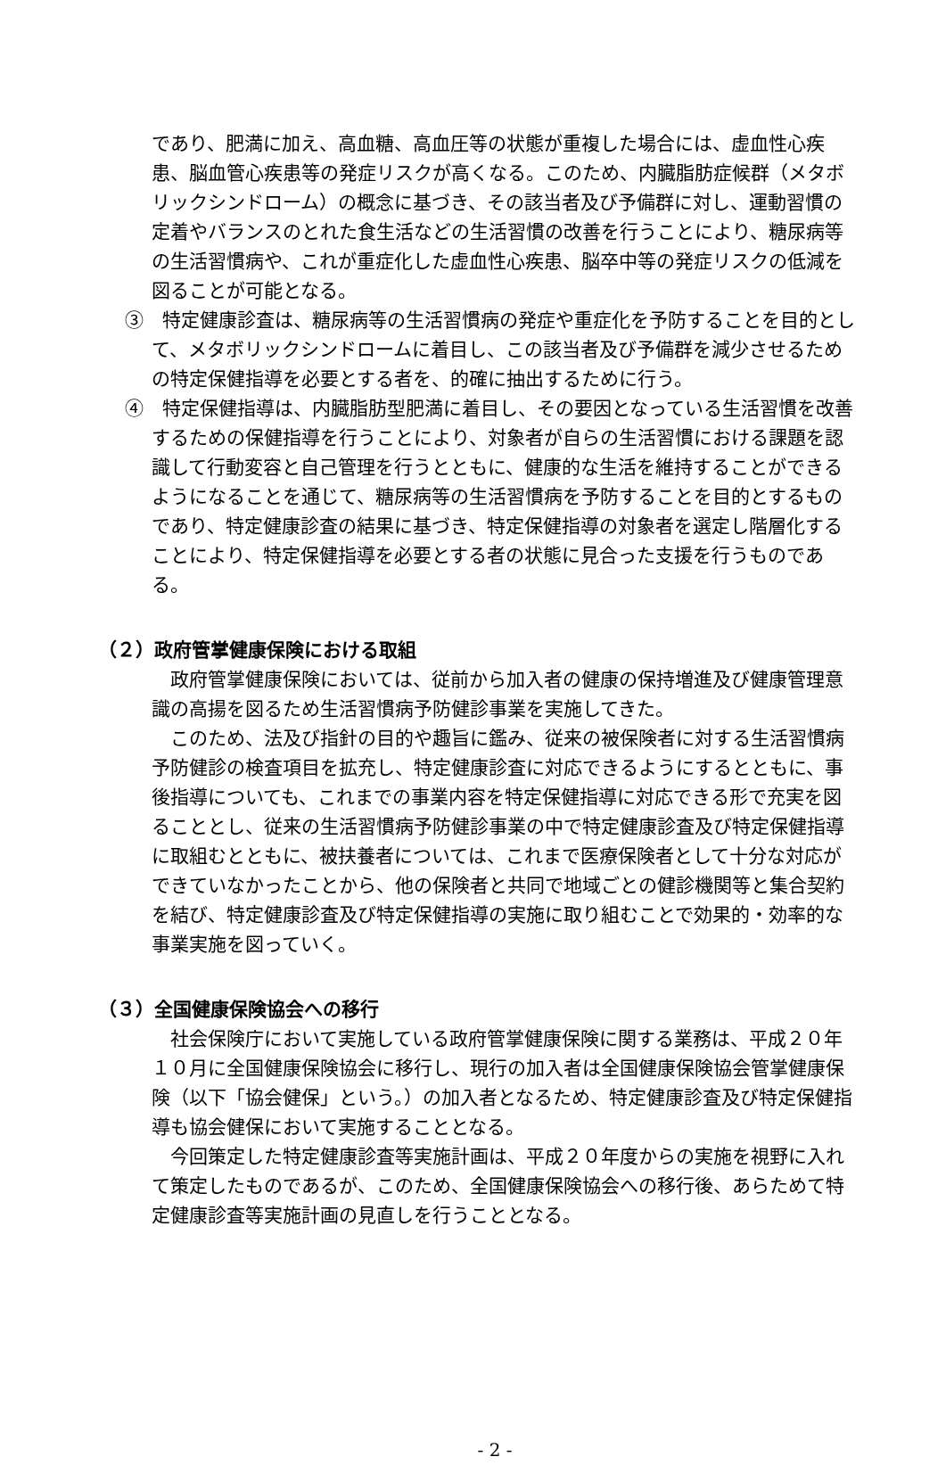であり、肥満に加え、高血糖、高血圧等の状態が重複した場合には、虚血性心疾患、脳血管心疾患等の発症リスクが高くなる。このため、内臓脂肪症候群（メタボリックシンドローム）の概念に基づき、その該当者及び予備群に対し、運動習慣の定着やバランスのとれた食生活などの生活習慣の改善を行うことにより、糖尿病等の生活習慣病や、これが重症化した虚血性心疾患、脳卒中等の発症リスクの低減を図ることが可能となる。
③　特定健康診査は、糖尿病等の生活習慣病の発症や重症化を予防することを目的として、メタボリックシンドロームに着目し、この該当者及び予備群を減少させるための特定保健指導を必要とする者を、的確に抽出するために行う。
④　特定保健指導は、内臓脂肪型肥満に着目し、その要因となっている生活習慣を改善するための保健指導を行うことにより、対象者が自らの生活習慣における課題を認識して行動変容と自己管理を行うとともに、健康的な生活を維持することができるようになることを通じて、糖尿病等の生活習慣病を予防することを目的とするものであり、特定健康診査の結果に基づき、特定保健指導の対象者を選定し階層化することにより、特定保健指導を必要とする者の状態に見合った支援を行うものである。
（２）政府管掌健康保険における取組
政府管掌健康保険においては、従前から加入者の健康の保持増進及び健康管理意識の高揚を図るため生活習慣病予防健診事業を実施してきた。
このため、法及び指針の目的や趣旨に鑑み、従来の被保険者に対する生活習慣病予防健診の検査項目を拡充し、特定健康診査に対応できるようにするとともに、事後指導についても、これまでの事業内容を特定保健指導に対応できる形で充実を図ることとし、従来の生活習慣病予防健診事業の中で特定健康診査及び特定保健指導に取組むとともに、被扶養者については、これまで医療保険者として十分な対応ができていなかったことから、他の保険者と共同で地域ごとの健診機関等と集合契約を結び、特定健康診査及び特定保健指導の実施に取り組むことで効果的・効率的な事業実施を図っていく。
（３）全国健康保険協会への移行
社会保険庁において実施している政府管掌健康保険に関する業務は、平成２０年１０月に全国健康保険協会に移行し、現行の加入者は全国健康保険協会管掌健康保険（以下「協会健保」という。）の加入者となるため、特定健康診査及び特定保健指導も協会健保において実施することとなる。
今回策定した特定健康診査等実施計画は、平成２０年度からの実施を視野に入れて策定したものであるが、このため、全国健康保険協会への移行後、あらためて特定健康診査等実施計画の見直しを行うこととなる。
- 2 -